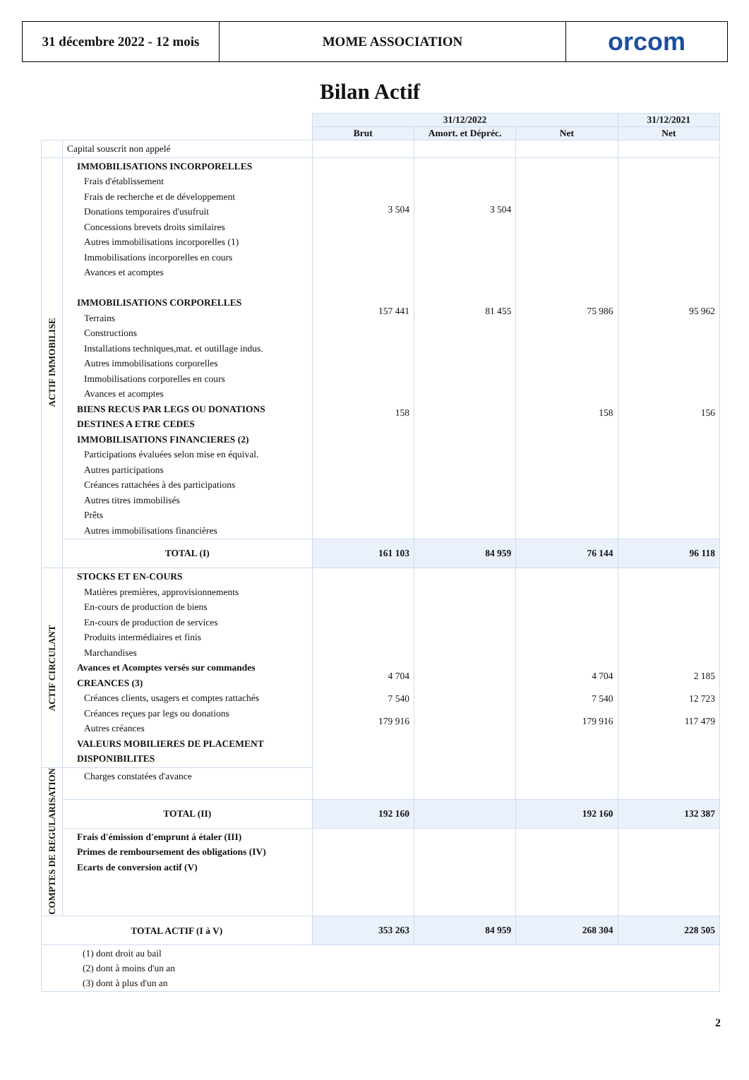31 décembre 2022 - 12 mois
MOME ASSOCIATION orcom
Bilan Actif
| | | 31/12/2022 | | | 31/12/2021 |
| | | Brut | Amort. et Dépréc. | Net | Net |
| | Capital souscrit non appelé | | | | |
| ACTIF IMMOBILISE | IMMOBILISATIONS INCORPORELLES Frais d'établissement Frais de recherche et de développement Donations temporaires d'usufruit Concessions brevets droits similaires Autres immobilisations incorporelles (1) Immobilisations incorporelles en cours Avances et acomptes IMMOBILISATIONS CORPORELLES Terrains Constructions Installations techniques,mat. et outillage indus. Autres immobilisations corporelles Immobilisations corporelles en cours Avances et acomptes BIENS RECUS PAR LEGS OU DONATIONS DESTINES A ETRE CEDES IMMOBILISATIONS FINANCIERES (2) Participations évaluées selon mise en équival. Autres participations Créances rattachées à des participations Autres titres immobilisés Prêts Autres immobilisations financières | 3 504 157 441 158 | 3 504 81 455 | 75 986 158 | 95 962 156 |
| | TOTAL (I) | 161 103 | 84 959 | 76 144 | 96 118 |
| ACTIF CIRCULANT | STOCKS ET EN-COURS Matières premières, approvisionnements En-cours de production de biens En-cours de production de services Produits intermédiaires et finis Marchandises Avances et Acomptes versés sur commandes CREANCES (3) Créances clients, usagers et comptes rattachés Créances reçues par legs ou donations Autres créances VALEURS MOBILIERES DE PLACEMENT DISPONIBILITES | 4 704 7 540 179 916 | | 4 704 7 540 179 916 | 2 185 12 723 117 479 |
| COMPTES DE REGULARISATION | Charges constatées d'avance | | | | |
| | TOTAL (II) | 192 160 | | 192 160 | 132 387 |
| | Frais d'émission d'emprunt à étaler (III) Primes de remboursement des obligations (IV) Ecarts de conversion actif (V) | | | | |
| TOTAL ACTIF (I à V) | | 353 263 | 84 959 | 268 304 | 228 505 |
| (1) dont droit au bail (2) dont à moins d'un an (3) dont à plus d'un an | | | | | |
2